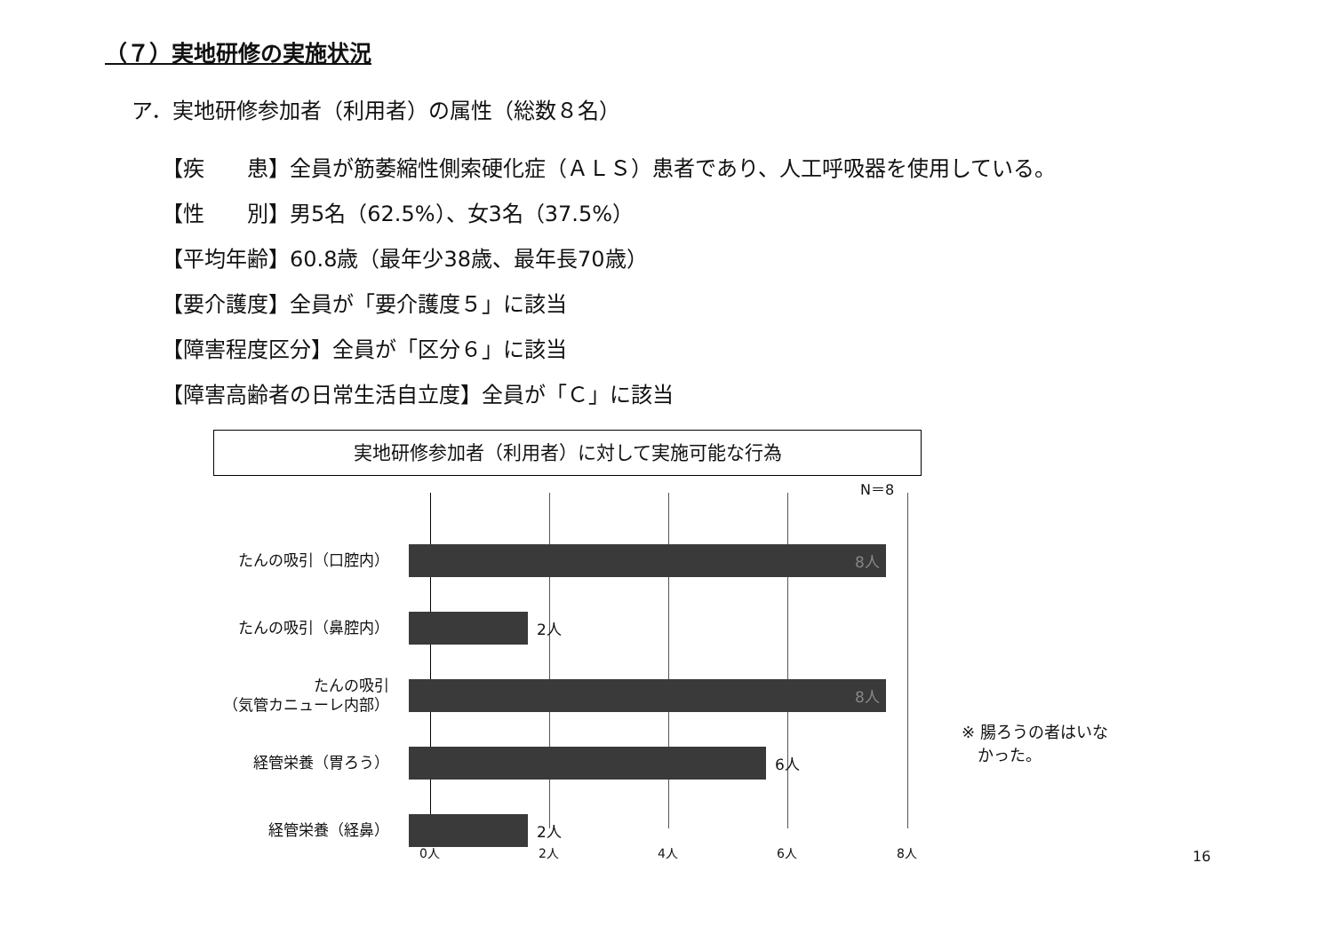（７）実地研修の実施状況
ア．実地研修参加者（利用者）の属性（総数８名）
【疾　　患】全員が筋萎縮性側索硬化症（ＡＬＳ）患者であり、人工呼吸器を使用している。
【性　　別】男5名（62.5%）、女3名（37.5%）
【平均年齢】60.8歳（最年少38歳、最年長70歳）
【要介護度】全員が「要介護度５」に該当
【障害程度区分】全員が「区分６」に該当
【障害高齢者の日常生活自立度】全員が「Ｃ」に該当
実地研修参加者（利用者）に対して実施可能な行為
N＝8
たんの吸引（口腔内）
8人
たんの吸引（鼻腔内）
2人
たんの吸引
（気管カニューレ内部）
8人
経管栄養（胃ろう）
6人
経管栄養（経鼻）
2人
0人 2人 4人 6人 8人
※ 腸ろうの者はいな
　かった。
16